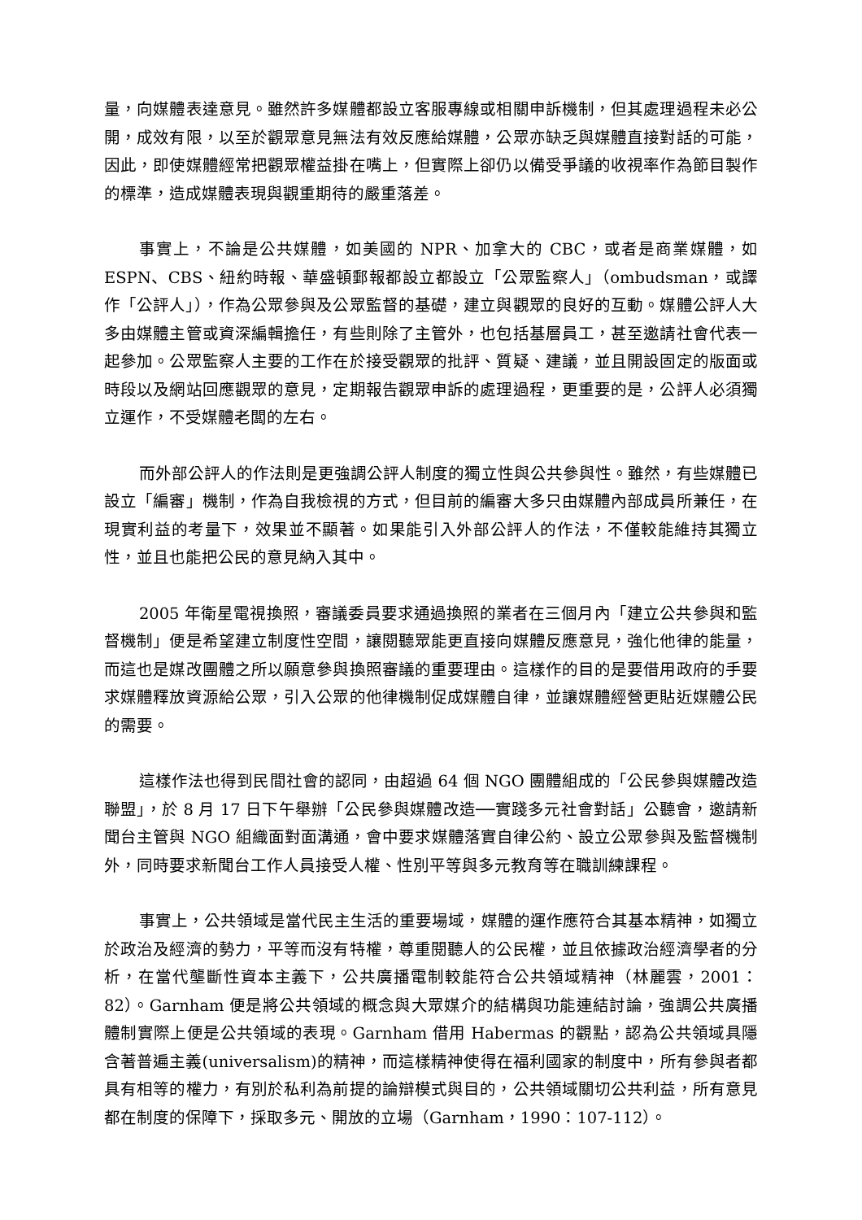量，向媒體表達意見。雖然許多媒體都設立客服專線或相關申訴機制，但其處理過程未必公開，成效有限，以至於觀眾意見無法有效反應給媒體，公眾亦缺乏與媒體直接對話的可能，因此，即使媒體經常把觀眾權益掛在嘴上，但實際上卻仍以備受爭議的收視率作為節目製作的標準，造成媒體表現與觀重期待的嚴重落差。
事實上，不論是公共媒體，如美國的 NPR、加拿大的 CBC，或者是商業媒體，如 ESPN、CBS、紐約時報、華盛頓郵報都設立都設立「公眾監察人」（ombudsman，或譯作「公評人」），作為公眾參與及公眾監督的基礎，建立與觀眾的良好的互動。媒體公評人大多由媒體主管或資深編輯擔任，有些則除了主管外，也包括基層員工，甚至邀請社會代表一起參加。公眾監察人主要的工作在於接受觀眾的批評、質疑、建議，並且開設固定的版面或時段以及網站回應觀眾的意見，定期報告觀眾申訴的處理過程，更重要的是，公評人必須獨立運作，不受媒體老闆的左右。
而外部公評人的作法則是更強調公評人制度的獨立性與公共參與性。雖然，有些媒體已設立「編審」機制，作為自我檢視的方式，但目前的編審大多只由媒體內部成員所兼任，在現實利益的考量下，效果並不顯著。如果能引入外部公評人的作法，不僅較能維持其獨立性，並且也能把公民的意見納入其中。
2005 年衛星電視換照，審議委員要求通過換照的業者在三個月內「建立公共參與和監督機制」便是希望建立制度性空間，讓閱聽眾能更直接向媒體反應意見，強化他律的能量，而這也是媒改團體之所以願意參與換照審議的重要理由。這樣作的目的是要借用政府的手要求媒體釋放資源給公眾，引入公眾的他律機制促成媒體自律，並讓媒體經營更貼近媒體公民的需要。
這樣作法也得到民間社會的認同，由超過 64 個 NGO 團體組成的「公民參與媒體改造聯盟」，於 8 月 17 日下午舉辦「公民參與媒體改造──實踐多元社會對話」公聽會，邀請新聞台主管與 NGO 組織面對面溝通，會中要求媒體落實自律公約、設立公眾參與及監督機制外，同時要求新聞台工作人員接受人權、性別平等與多元教育等在職訓練課程。
事實上，公共領域是當代民主生活的重要場域，媒體的運作應符合其基本精神，如獨立於政治及經濟的勢力，平等而沒有特權，尊重閱聽人的公民權，並且依據政治經濟學者的分析，在當代壟斷性資本主義下，公共廣播電制較能符合公共領域精神（林麗雲，2001：82）。Garnham 便是將公共領域的概念與大眾媒介的結構與功能連結討論，強調公共廣播體制實際上便是公共領域的表現。Garnham 借用 Habermas 的觀點，認為公共領域具隱含著普遍主義(universalism)的精神，而這樣精神使得在福利國家的制度中，所有參與者都具有相等的權力，有別於私利為前提的論辯模式與目的，公共領域關切公共利益，所有意見都在制度的保障下，採取多元、開放的立場（Garnham，1990：107-112）。